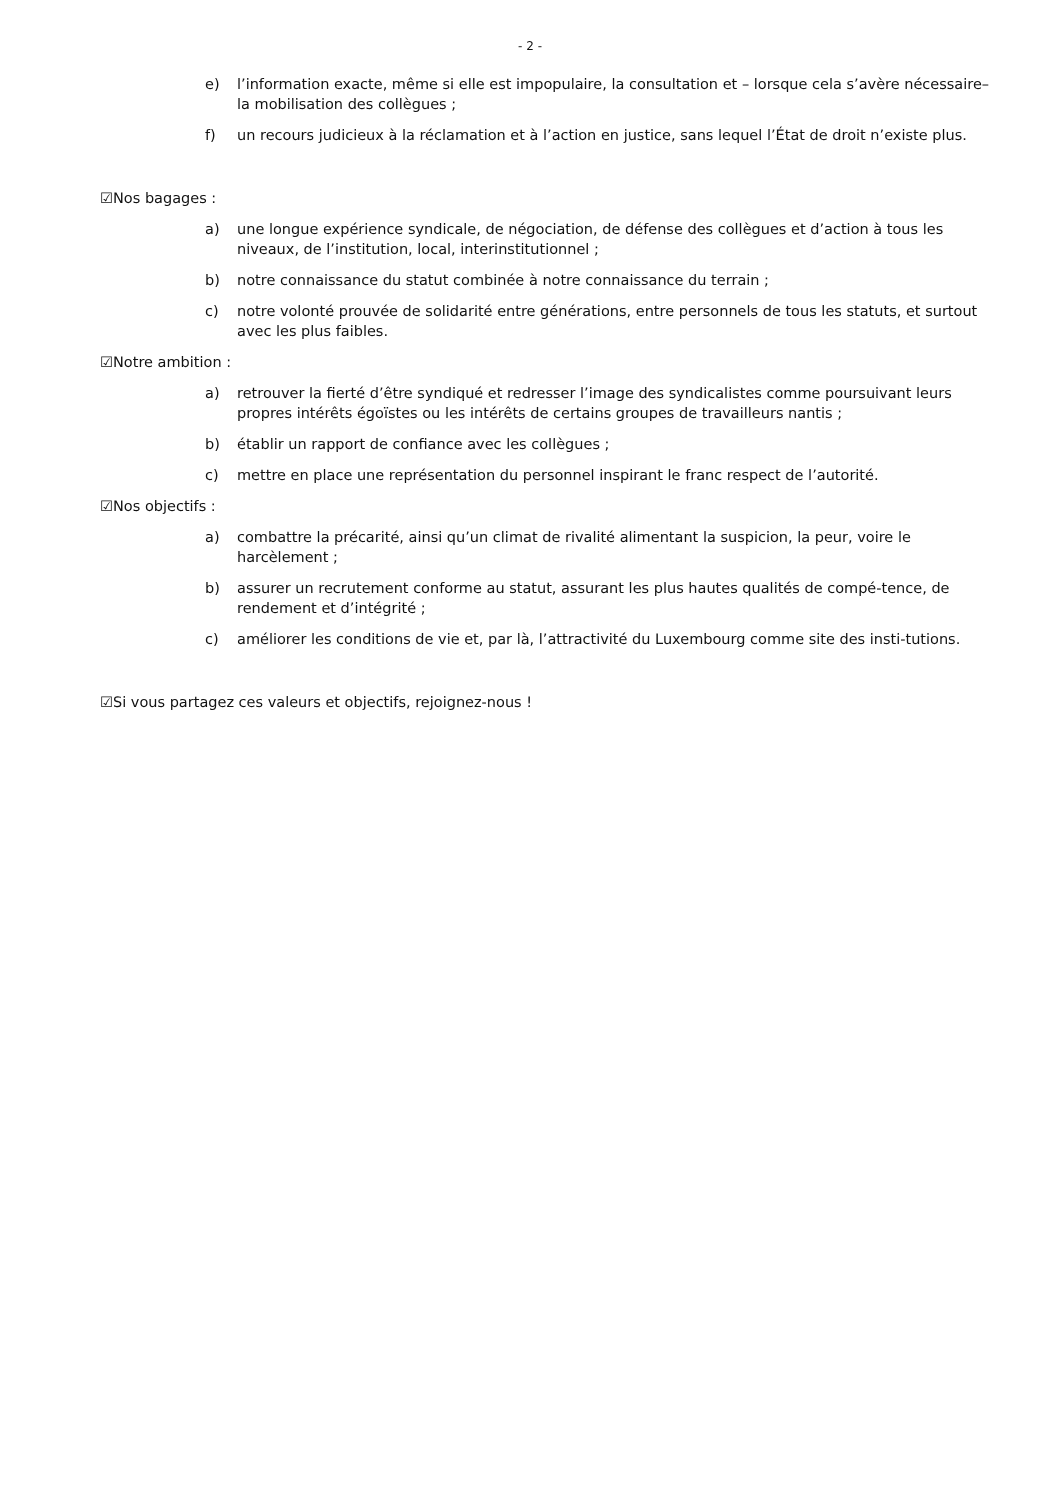- 2 -
e) l’information exacte, même si elle est impopulaire, la consultation et – lorsque cela s’avère nécessaire– la mobilisation des collègues ;
f) un recours judicieux à la réclamation et à l’action en justice, sans lequel l’État de droit n’existe plus.
☑Nos bagages :
a) une longue expérience syndicale, de négociation, de défense des collègues et d’action à tous les niveaux, de l’institution, local, interinstitutionnel ;
b) notre connaissance du statut combinée à notre connaissance du terrain ;
c) notre volonté prouvée de solidarité entre générations, entre personnels de tous les statuts, et surtout avec les plus faibles.
☑Notre ambition :
a) retrouver la fierté d’être syndiqué et redresser l’image des syndicalistes comme poursuivant leurs propres intérêts égoïstes ou les intérêts de certains groupes de travailleurs nantis ;
b) établir un rapport de confiance avec les collègues ;
c) mettre en place une représentation du personnel inspirant le franc respect de l’autorité.
☑Nos objectifs :
a) combattre la précarité, ainsi qu’un climat de rivalité alimentant la suspicion, la peur, voire le harcèlement ;
b) assurer un recrutement conforme au statut, assurant les plus hautes qualités de compé-tence, de rendement et d’intégrité ;
c) améliorer les conditions de vie et, par là, l’attractivité du Luxembourg comme site des insti-tutions.
☑Si vous partagez ces valeurs et objectifs, rejoignez-nous !